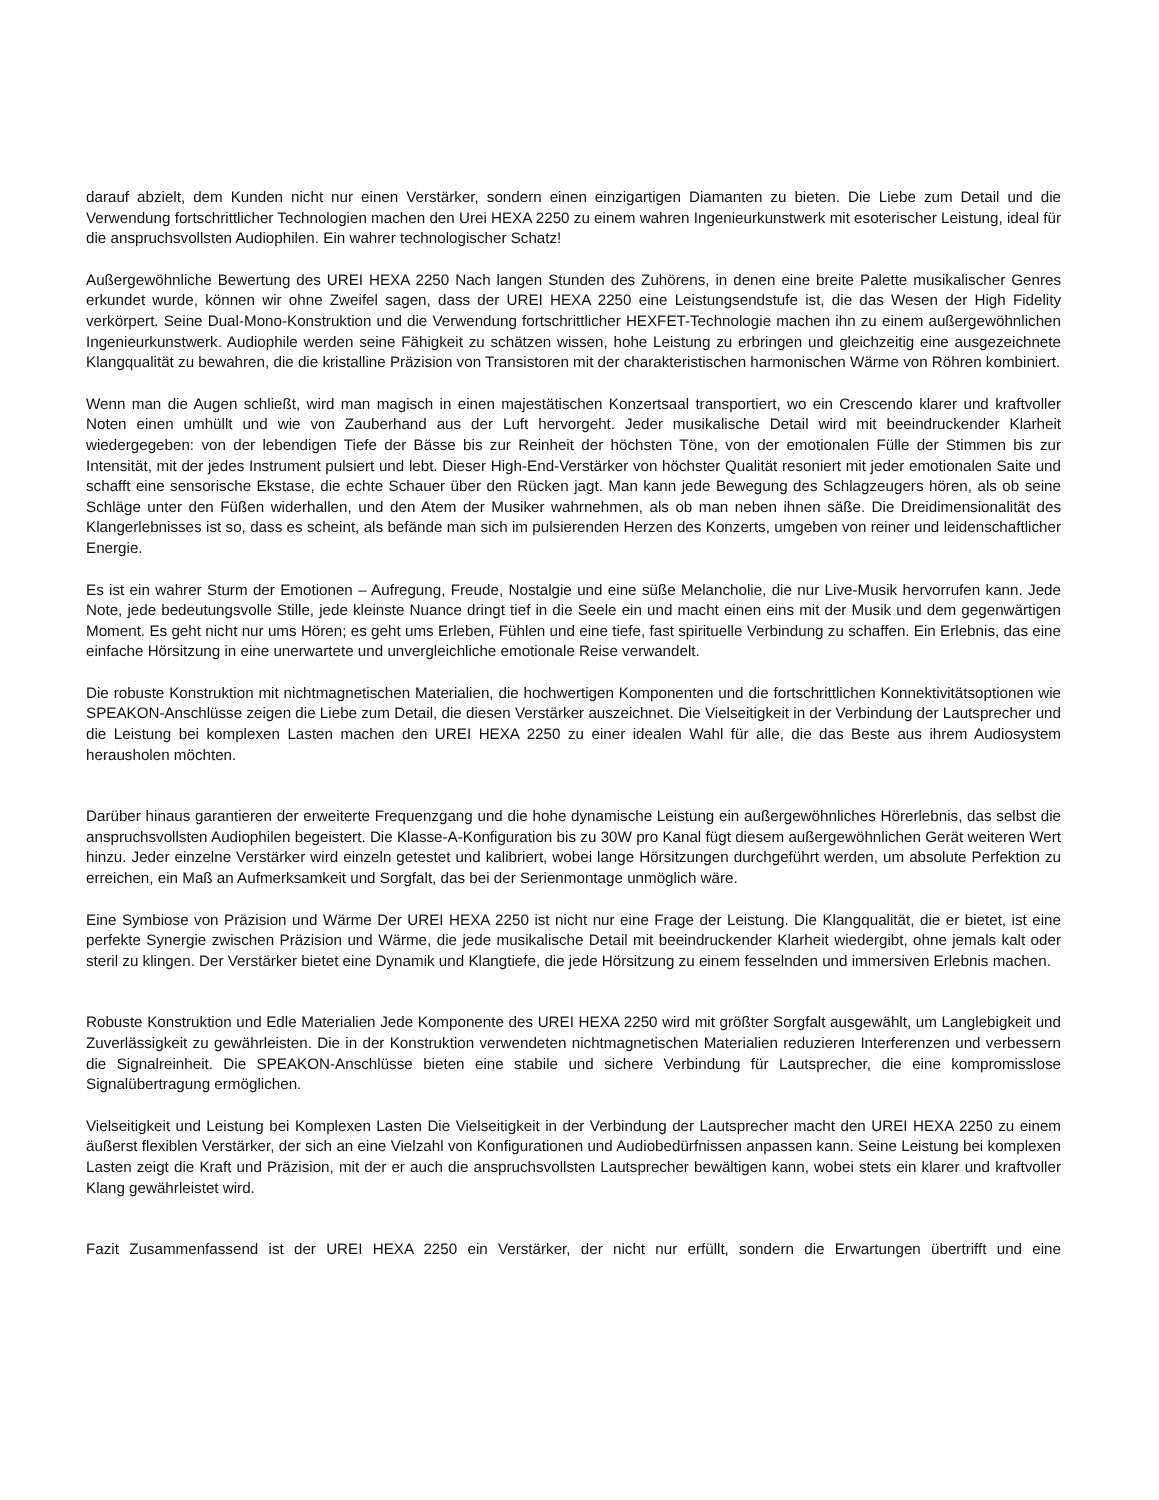darauf abzielt, dem Kunden nicht nur einen Verstärker, sondern einen einzigartigen Diamanten zu bieten. Die Liebe zum Detail und die Verwendung fortschrittlicher Technologien machen den Urei HEXA 2250 zu einem wahren Ingenieurkunstwerk mit esoterischer Leistung, ideal für die anspruchsvollsten Audiophilen. Ein wahrer technologischer Schatz!
Außergewöhnliche Bewertung des UREI HEXA 2250 Nach langen Stunden des Zuhörens, in denen eine breite Palette musikalischer Genres erkundet wurde, können wir ohne Zweifel sagen, dass der UREI HEXA 2250 eine Leistungsendstufe ist, die das Wesen der High Fidelity verkörpert. Seine Dual-Mono-Konstruktion und die Verwendung fortschrittlicher HEXFET-Technologie machen ihn zu einem außergewöhnlichen Ingenieurkunstwerk. Audiophile werden seine Fähigkeit zu schätzen wissen, hohe Leistung zu erbringen und gleichzeitig eine ausgezeichnete Klangqualität zu bewahren, die die kristalline Präzision von Transistoren mit der charakteristischen harmonischen Wärme von Röhren kombiniert.
Wenn man die Augen schließt, wird man magisch in einen majestätischen Konzertsaal transportiert, wo ein Crescendo klarer und kraftvoller Noten einen umhüllt und wie von Zauberhand aus der Luft hervorgeht. Jeder musikalische Detail wird mit beeindruckender Klarheit wiedergegeben: von der lebendigen Tiefe der Bässe bis zur Reinheit der höchsten Töne, von der emotionalen Fülle der Stimmen bis zur Intensität, mit der jedes Instrument pulsiert und lebt. Dieser High-End-Verstärker von höchster Qualität resoniert mit jeder emotionalen Saite und schafft eine sensorische Ekstase, die echte Schauer über den Rücken jagt. Man kann jede Bewegung des Schlagzeugers hören, als ob seine Schläge unter den Füßen widerhallen, und den Atem der Musiker wahrnehmen, als ob man neben ihnen säße. Die Dreidimensionalität des Klangerlebnisses ist so, dass es scheint, als befände man sich im pulsierenden Herzen des Konzerts, umgeben von reiner und leidenschaftlicher Energie.
Es ist ein wahrer Sturm der Emotionen – Aufregung, Freude, Nostalgie und eine süße Melancholie, die nur Live-Musik hervorrufen kann. Jede Note, jede bedeutungsvolle Stille, jede kleinste Nuance dringt tief in die Seele ein und macht einen eins mit der Musik und dem gegenwärtigen Moment. Es geht nicht nur ums Hören; es geht ums Erleben, Fühlen und eine tiefe, fast spirituelle Verbindung zu schaffen. Ein Erlebnis, das eine einfache Hörsitzung in eine unerwartete und unvergleichliche emotionale Reise verwandelt.
Die robuste Konstruktion mit nichtmagnetischen Materialien, die hochwertigen Komponenten und die fortschrittlichen Konnektivitätsoptionen wie SPEAKON-Anschlüsse zeigen die Liebe zum Detail, die diesen Verstärker auszeichnet. Die Vielseitigkeit in der Verbindung der Lautsprecher und die Leistung bei komplexen Lasten machen den UREI HEXA 2250 zu einer idealen Wahl für alle, die das Beste aus ihrem Audiosystem herausholen möchten.
Darüber hinaus garantieren der erweiterte Frequenzgang und die hohe dynamische Leistung ein außergewöhnliches Hörerlebnis, das selbst die anspruchsvollsten Audiophilen begeistert. Die Klasse-A-Konfiguration bis zu 30W pro Kanal fügt diesem außergewöhnlichen Gerät weiteren Wert hinzu. Jeder einzelne Verstärker wird einzeln getestet und kalibriert, wobei lange Hörsitzungen durchgeführt werden, um absolute Perfektion zu erreichen, ein Maß an Aufmerksamkeit und Sorgfalt, das bei der Serienmontage unmöglich wäre.
Eine Symbiose von Präzision und Wärme Der UREI HEXA 2250 ist nicht nur eine Frage der Leistung. Die Klangqualität, die er bietet, ist eine perfekte Synergie zwischen Präzision und Wärme, die jede musikalische Detail mit beeindruckender Klarheit wiedergibt, ohne jemals kalt oder steril zu klingen. Der Verstärker bietet eine Dynamik und Klangtiefe, die jede Hörsitzung zu einem fesselnden und immersiven Erlebnis machen.
Robuste Konstruktion und Edle Materialien Jede Komponente des UREI HEXA 2250 wird mit größter Sorgfalt ausgewählt, um Langlebigkeit und Zuverlässigkeit zu gewährleisten. Die in der Konstruktion verwendeten nichtmagnetischen Materialien reduzieren Interferenzen und verbessern die Signalreinheit. Die SPEAKON-Anschlüsse bieten eine stabile und sichere Verbindung für Lautsprecher, die eine kompromisslose Signalübertragung ermöglichen.
Vielseitigkeit und Leistung bei Komplexen Lasten Die Vielseitigkeit in der Verbindung der Lautsprecher macht den UREI HEXA 2250 zu einem äußerst flexiblen Verstärker, der sich an eine Vielzahl von Konfigurationen und Audiobedürfnissen anpassen kann. Seine Leistung bei komplexen Lasten zeigt die Kraft und Präzision, mit der er auch die anspruchsvollsten Lautsprecher bewältigen kann, wobei stets ein klarer und kraftvoller Klang gewährleistet wird.
Fazit Zusammenfassend ist der UREI HEXA 2250 ein Verstärker, der nicht nur erfüllt, sondern die Erwartungen übertrifft und eine